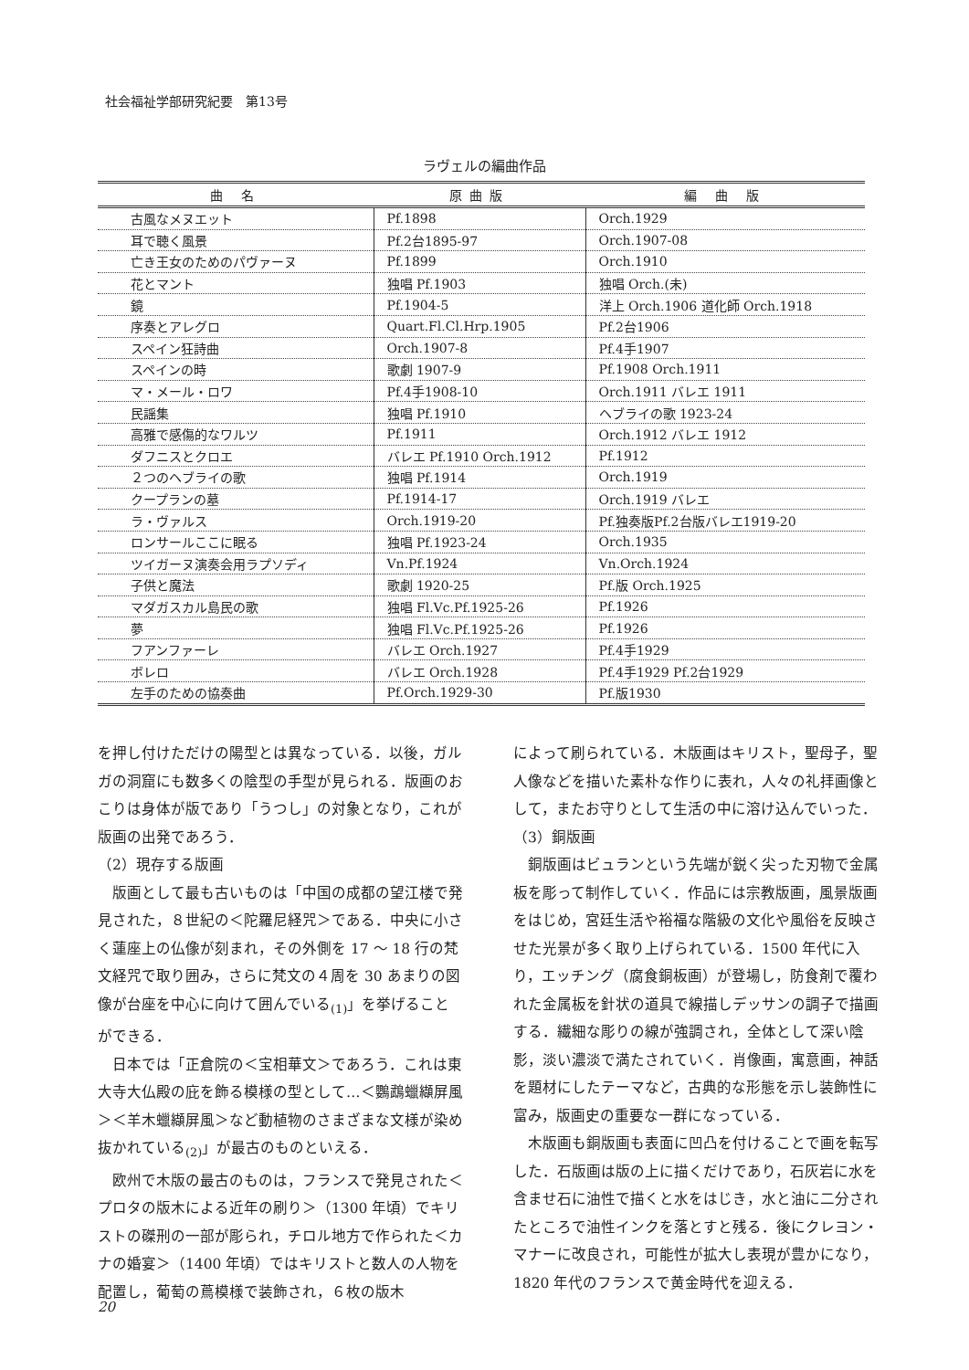社会福祉学部研究紀要　第13号
ラヴェルの編曲作品
| 曲 名 | 原曲版 | 編 曲 版 |
| --- | --- | --- |
| 古風なメヌエット | Pf.1898 | Orch.1929 |
| 耳で聴く風景 | Pf.2台1895-97 | Orch.1907-08 |
| 亡き王女のためのパヴァーヌ | Pf.1899 | Orch.1910 |
| 花とマント | 独唱 Pf.1903 | 独唱 Orch.(未) |
| 鏡 | Pf.1904-5 | 洋上 Orch.1906 道化師 Orch.1918 |
| 序奏とアレグロ | Quart.Fl.Cl.Hrp.1905 | Pf.2台1906 |
| スペイン狂詩曲 | Orch.1907-8 | Pf.4手1907 |
| スペインの時 | 歌劇 1907-9 | Pf.1908 Orch.1911 |
| マ・メール・ロワ | Pf.4手1908-10 | Orch.1911 バレエ 1911 |
| 民謡集 | 独唱 Pf.1910 | ヘブライの歌 1923-24 |
| 高雅で感傷的なワルツ | Pf.1911 | Orch.1912 バレエ 1912 |
| ダフニスとクロエ | バレエ Pf.1910 Orch.1912 | Pf.1912 |
| ２つのヘブライの歌 | 独唱 Pf.1914 | Orch.1919 |
| クープランの墓 | Pf.1914-17 | Orch.1919 バレエ |
| ラ・ヴァルス | Orch.1919-20 | Pf.独奏版Pf.2台版バレエ1919-20 |
| ロンサールここに眠る | 独唱 Pf.1923-24 | Orch.1935 |
| ツイガーヌ演奏会用ラプソディ | Vn.Pf.1924 | Vn.Orch.1924 |
| 子供と魔法 | 歌劇 1920-25 | Pf.版 Orch.1925 |
| マダガスカル島民の歌 | 独唱 Fl.Vc.Pf.1925-26 | Pf.1926 |
| 夢 | 独唱 Fl.Vc.Pf.1925-26 | Pf.1926 |
| フアンファーレ | バレエ Orch.1927 | Pf.4手1929 |
| ボレロ | バレエ Orch.1928 | Pf.4手1929 Pf.2台1929 |
| 左手のための協奏曲 | Pf.Orch.1929-30 | Pf.版1930 |
を押し付けただけの陽型とは異なっている．以後，ガルガの洞窟にも数多くの陰型の手型が見られる．版画のおこりは身体が版であり「うつし」の対象となり，これが版画の出発であろう．
（2）現存する版画
　版画として最も古いものは「中国の成都の望江楼で発見された，８世紀の＜陀羅尼経咒＞である．中央に小さく蓮座上の仏像が刻まれ，その外側を 17 〜 18 行の梵文経咒で取り囲み，さらに梵文の４周を 30 あまりの図像が台座を中心に向けて囲んでいる<sub>(1)</sub>」を挙げることができる．
　日本では「正倉院の＜宝相華文＞であろう．これは東大寺大仏殿の庇を飾る模様の型として…＜鸚鵡蠟纈屏風＞＜羊木蠟纈屏風＞など動植物のさまざまな文様が染め抜かれている<sub>(2)</sub>」が最古のものといえる．
　欧州で木版の最古のものは，フランスで発見された＜プロタの版木による近年の刷り＞（1300 年頃）でキリストの磔刑の一部が彫られ，チロル地方で作られた＜カナの婚宴＞（1400 年頃）ではキリストと数人の人物を配置し，葡萄の蔦模様で装飾され，６枚の版木
によって刷られている．木版画はキリスト，聖母子，聖人像などを描いた素朴な作りに表れ，人々の礼拝画像として，またお守りとして生活の中に溶け込んでいった．
（3）銅版画
　銅版画はビュランという先端が鋭く尖った刃物で金属板を彫って制作していく．作品には宗教版画，風景版画をはじめ，宮廷生活や裕福な階級の文化や風俗を反映させた光景が多く取り上げられている．1500 年代に入り，エッチング（腐食銅板画）が登場し，防食剤で覆われた金属板を針状の道具で線描しデッサンの調子で描画する．繊細な彫りの線が強調され，全体として深い陰影，淡い濃淡で満たされていく．肖像画，寓意画，神話を題材にしたテーマなど，古典的な形態を示し装飾性に富み，版画史の重要な一群になっている．
　木版画も銅版画も表面に凹凸を付けることで画を転写した．石版画は版の上に描くだけであり，石灰岩に水を含ませ石に油性で描くと水をはじき，水と油に二分されたところで油性インクを落とすと残る．後にクレヨン・マナーに改良され，可能性が拡大し表現が豊かになり，1820 年代のフランスで黄金時代を迎える．
20